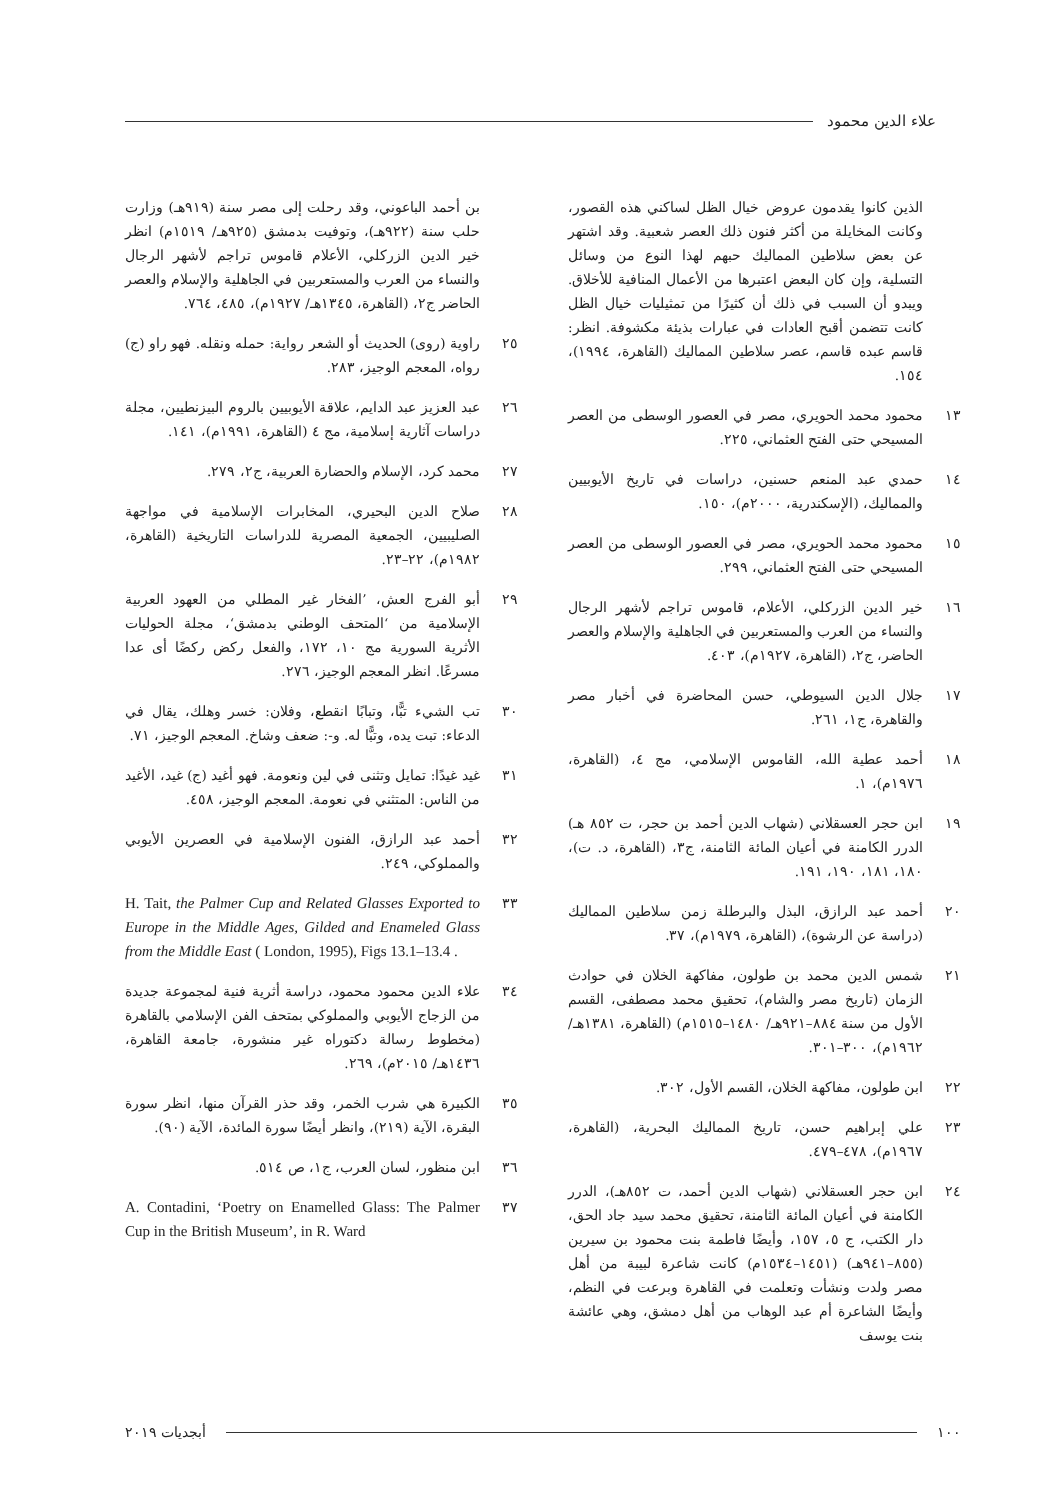علاء الدين محمود
الذين كانوا يقدمون عروض خيال الظل لساكني هذه القصور، وكانت المخايلة من أكثر فنون ذلك العصر شعبية. وقد اشتهر عن بعض سلاطين المماليك حبهم لهذا النوع من وسائل التسلية، وإن كان البعض اعتبرها من الأعمال المنافية للأخلاق. ويبدو أن السبب في ذلك أن كثيرًا من تمثيليات خيال الظل كانت تتضمن أقبح العادات في عبارات بذيئة مكشوفة. انظر: قاسم عبده قاسم، عصر سلاطين المماليك (القاهرة، ١٩٩٤)، ١٥٤.
١٣ محمود محمد الحويري، مصر في العصور الوسطى من العصر المسيحي حتى الفتح العثماني، ٢٢٥.
١٤ حمدي عبد المنعم حسنين، دراسات في تاريخ الأيوبيين والمماليك، (الإسكندرية، ٢٠٠٠م)، ١٥٠.
١٥ محمود محمد الحويري، مصر في العصور الوسطى من العصر المسيحي حتى الفتح العثماني، ٢٩٩.
١٦ خير الدين الزركلي، الأعلام، قاموس تراجم لأشهر الرجال والنساء من العرب والمستعربين في الجاهلية والإسلام والعصر الحاضر، ج٢، (القاهرة، ١٩٢٧م)، ٤٠٣.
١٧ جلال الدين السيوطي، حسن المحاضرة في أخبار مصر والقاهرة، ج١، ٢٦١.
١٨ أحمد عطية الله، القاموس الإسلامي، مج ٤، (القاهرة، ١٩٧٦م)، ١.
١٩ ابن حجر العسقلاني (شهاب الدين أحمد بن حجر، ت ٨٥٢ هـ) الدرر الكامنة في أعيان المائة الثامنة، ج٣، (القاهرة، د. ت)، ١٨٠، ١٨١، ١٩٠، ١٩١.
٢٠ أحمد عبد الرازق، البذل والبرطلة زمن سلاطين المماليك (دراسة عن الرشوة)، (القاهرة، ١٩٧٩م)، ٣٧.
٢١ شمس الدين محمد بن طولون، مفاكهة الخلان في حوادث الزمان (تاريخ مصر والشام)، تحقيق محمد مصطفى، القسم الأول من سنة ٨٨٤–٩٢١هـ/ ١٤٨٠–١٥١٥م) (القاهرة، ١٣٨١هـ/ ١٩٦٢م)، ٣٠٠–٣٠١.
٢٢ ابن طولون، مفاكهة الخلان، القسم الأول، ٣٠٢.
٢٣ علي إبراهيم حسن، تاريخ المماليك البحرية، (القاهرة، ١٩٦٧م)، ٤٧٨–٤٧٩.
٢٤ ابن حجر العسقلاني (شهاب الدين أحمد، ت ٨٥٢هـ)، الدرر الكامنة في أعيان المائة الثامنة، تحقيق محمد سيد جاد الحق، دار الكتب، ج ٥، ١٥٧، وأيضًا فاطمة بنت محمود بن سيرين (٨٥٥–٩٤١هـ) (١٤٥١–١٥٣٤م) كانت شاعرة لبيبة من أهل مصر ولدت ونشأت وتعلمت في القاهرة وبرعت في النظم، وأيضًا الشاعرة أم عبد الوهاب من أهل دمشق، وهي عائشة بنت يوسف
بن أحمد الباعوني، وقد رحلت إلى مصر سنة (٩١٩هـ) وزارت حلب سنة (٩٢٢هـ)، وتوفيت بدمشق (٩٢٥هـ/ ١٥١٩م) انظر خير الدين الزركلي، الأعلام قاموس تراجم لأشهر الرجال والنساء من العرب والمستعربين في الجاهلية والإسلام والعصر الحاضر ج٢، (القاهرة، ١٣٤٥هـ/ ١٩٢٧م)، ٤٨٥، ٧٦٤.
٢٥ راوية (روى) الحديث أو الشعر رواية: حمله ونقله. فهو راو (ج) رواه، المعجم الوجيز، ٢٨٣.
٢٦ عبد العزيز عبد الدايم، علاقة الأيوبيين بالروم البيزنطيين، مجلة دراسات آثارية إسلامية، مج ٤ (القاهرة، ١٩٩١م)، ١٤١.
٢٧ محمد كرد، الإسلام والحضارة العربية، ج٢، ٢٧٩.
٢٨ صلاح الدين البحيري، المخابرات الإسلامية في مواجهة الصليبيين، الجمعية المصرية للدراسات التاريخية (القاهرة، ١٩٨٢م)، ٢٢–٢٣.
٢٩ أبو الفرج العش، ’الفخار غير المطلي من العهود العربية الإسلامية من ‘المتحف الوطني بدمشق‘، مجلة الحوليات الأثرية السورية مج ١٠، ١٧٢، والفعل ركض ركضًا أى عدا مسرعًا. انظر المعجم الوجيز، ٢٧٦.
٣٠ تب الشيء تبًّا، وتبابًا انقطع، وفلان: خسر وهلك، يقال في الدعاء: تبت يده، وتبًّا له. و-: ضعف وشاخ. المعجم الوجيز، ٧١.
٣١ غيد غيدًا: تمايل وتثنى في لين ونعومة. فهو أغيد (ج) غيد، الأغيد من الناس: المتثني في نعومة. المعجم الوجيز، ٤٥٨.
٣٢ أحمد عبد الرازق، الفنون الإسلامية في العصرين الأيوبي والمملوكي، ٢٤٩.
٣٣ H. Tait, the Palmer Cup and Related Glasses Exported to Europe in the Middle Ages, Gilded and Enameled Glass from the Middle East ( London, 1995), Figs 13.1–13.4 .
٣٤ علاء الدين محمود محمود، دراسة أثرية فنية لمجموعة جديدة من الزجاج الأيوبي والمملوكي بمتحف الفن الإسلامي بالقاهرة (مخطوط رسالة دكتوراه غير منشورة، جامعة القاهرة، ١٤٣٦هـ/ ٢٠١٥م)، ٢٦٩.
٣٥ الكبيرة هي شرب الخمر، وقد حذر القرآن منها، انظر سورة البقرة، الآية (٢١٩)، وانظر أيضًا سورة المائدة، الآية (٩٠).
٣٦ ابن منظور، لسان العرب، ج١، ص ٥١٤.
٣٧ A. Contadini, ‘Poetry on Enamelled Glass: The Palmer Cup in the British Museum’, in R. Ward
١٠٠ أبجديات ٢٠١٩